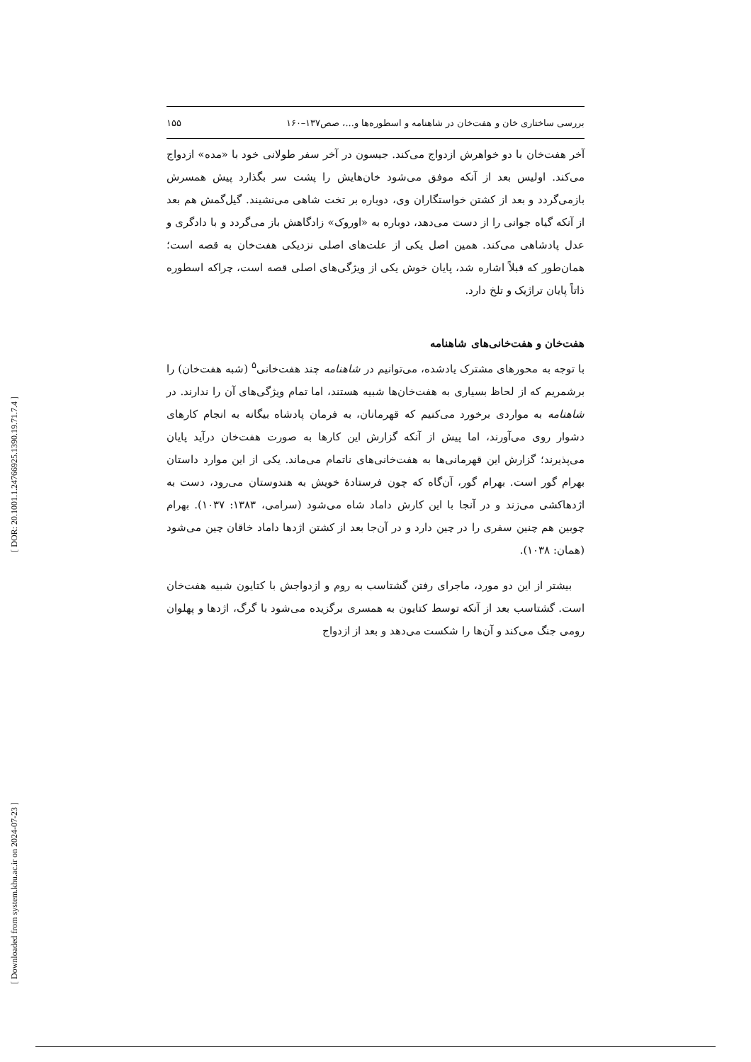[ DOR: 20.1001.1.24766925.1390.19.71.7.4 ]
[ Downloaded from system.khu.ac.ir on 2024-07-23 ]
بررسی ساختاری خان و هفت‌خان در شاهنامه و اسطوره‌ها و...، صص۱۳۷–۱۶۰ ۱۵۵
آخر هفت‌خان با دو خواهرش ازدواج می‌کند. جیسون در آخر سفر طولانی خود با «مده» ازدواج می‌کند. اولیس بعد از آنکه موفق می‌شود خان‌هایش را پشت سر بگذارد پیش همسرش بازمی‌گردد و بعد از کشتن خواستگاران وی، دوباره بر تخت شاهی می‌نشیند. گیل‌گمش هم بعد از آنکه گیاه جوانی را از دست می‌دهد، دوباره به «اوروک» زادگاهش باز می‌گردد و با دادگری و عدل پادشاهی می‌کند. همین اصل یکی از علت‌های اصلی نزدیکی هفت‌خان به قصه است؛ همان‌طور که قبلاً اشاره شد، پایان خوش یکی از ویژگی‌های اصلی قصه است، چراکه اسطوره ذاتاً پایان تراژیک و تلخ دارد.
هفت‌خان و هفت‌خانی‌های شاهنامه
با توجه به محورهای مشترک یادشده، می‌توانیم در شاهنامه چند هفت‌خانی<sup>۵</sup> (شبه هفت‌خان) را برشمریم که از لحاظ بسیاری به هفت‌خان‌ها شبیه هستند، اما تمام ویژگی‌های آن را ندارند. در شاهنامه به مواردی برخورد می‌کنیم که قهرمانان، به فرمان پادشاه بیگانه به انجام کارهای دشوار روی می‌آورند، اما پیش از آنکه گزارش این کارها به صورت هفت‌خان درآید پایان می‌پذیرند؛ گزارش این قهرمانی‌ها به هفت‌خانی‌های ناتمام می‌ماند. یکی از این موارد داستان بهرام گور است. بهرام گور، آن‌گاه که چون فرستادهٔ خویش به هندوستان می‌رود، دست به اژدهاکشی می‌زند و در آنجا با این کارش داماد شاه می‌شود (سرامی، ۱۳۸۳: ۱۰۳۷). بهرام چوبین هم چنین سفری را در چین دارد و در آن‌جا بعد از کشتن اژدها داماد خاقان چین می‌شود (همان: ۱۰۳۸).
بیشتر از این دو مورد، ماجرای رفتن گشتاسب به روم و ازدواجش با کتایون شبیه هفت‌خان است. گشتاسب بعد از آنکه توسط کتایون به همسری برگزیده می‌شود با گرگ، اژدها و پهلوان رومی جنگ می‌کند و آن‌ها را شکست می‌دهد و بعد از ازدواج